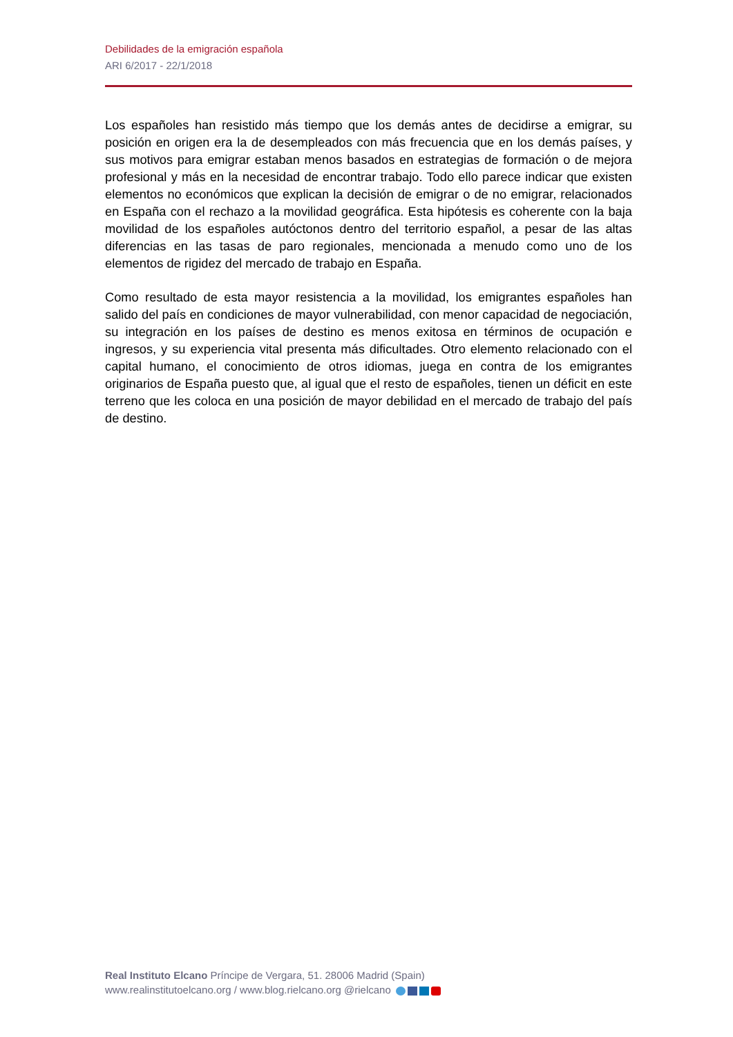Debilidades de la emigración española
ARI 6/2017 - 22/1/2018
Los españoles han resistido más tiempo que los demás antes de decidirse a emigrar, su posición en origen era la de desempleados con más frecuencia que en los demás países, y sus motivos para emigrar estaban menos basados en estrategias de formación o de mejora profesional y más en la necesidad de encontrar trabajo. Todo ello parece indicar que existen elementos no económicos que explican la decisión de emigrar o de no emigrar, relacionados en España con el rechazo a la movilidad geográfica. Esta hipótesis es coherente con la baja movilidad de los españoles autóctonos dentro del territorio español, a pesar de las altas diferencias en las tasas de paro regionales, mencionada a menudo como uno de los elementos de rigidez del mercado de trabajo en España.
Como resultado de esta mayor resistencia a la movilidad, los emigrantes españoles han salido del país en condiciones de mayor vulnerabilidad, con menor capacidad de negociación, su integración en los países de destino es menos exitosa en términos de ocupación e ingresos, y su experiencia vital presenta más dificultades. Otro elemento relacionado con el capital humano, el conocimiento de otros idiomas, juega en contra de los emigrantes originarios de España puesto que, al igual que el resto de españoles, tienen un déficit en este terreno que les coloca en una posición de mayor debilidad en el mercado de trabajo del país de destino.
Real Instituto Elcano Príncipe de Vergara, 51. 28006 Madrid (Spain)
www.realinstitutoelcano.org / www.blog.rielcano.org @rielcano